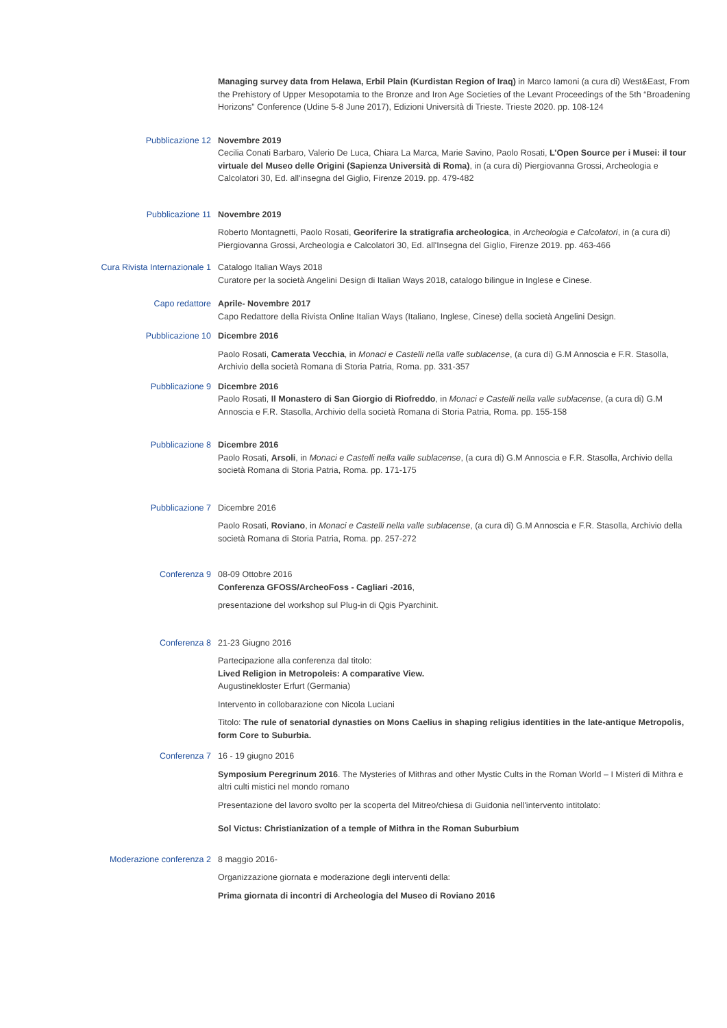Managing survey data from Helawa, Erbil Plain (Kurdistan Region of Iraq) in Marco Iamoni (a cura di) West&East, From the Prehistory of Upper Mesopotamia to the Bronze and Iron Age Societies of the Levant Proceedings of the 5th “Broadening Horizons” Conference (Udine 5-8 June 2017), Edizioni Università di Trieste. Trieste 2020. pp. 108-124
Pubblicazione 12 Novembre 2019
Cecilia Conati Barbaro, Valerio De Luca, Chiara La Marca, Marie Savino, Paolo Rosati, L’Open Source per i Musei: il tour virtuale del Museo delle Origini (Sapienza Università di Roma), in (a cura di) Piergiovanna Grossi, Archeologia e Calcolatori 30, Ed. all'insegna del Giglio, Firenze 2019. pp. 479-482
Pubblicazione 11 Novembre 2019
Roberto Montagnetti, Paolo Rosati, Georiferire la stratigrafia archeologica, in Archeologia e Calcolatori, in (a cura di) Piergiovanna Grossi, Archeologia e Calcolatori 30, Ed. all'Insegna del Giglio, Firenze 2019. pp. 463-466
Cura Rivista Internazionale 1 Catalogo Italian Ways 2018
Curatore per la società Angelini Design di Italian Ways 2018, catalogo bilingue in Inglese e Cinese.
Capo redattore Aprile- Novembre 2017
Capo Redattore della Rivista Online Italian Ways (Italiano, Inglese, Cinese) della società Angelini Design.
Pubblicazione 10 Dicembre 2016
Paolo Rosati, Camerata Vecchia, in Monaci e Castelli nella valle sublacense, (a cura di) G.M Annoscia e F.R. Stasolla, Archivio della società Romana di Storia Patria, Roma. pp. 331-357
Pubblicazione 9 Dicembre 2016
Paolo Rosati, Il Monastero di San Giorgio di Riofreddo, in Monaci e Castelli nella valle sublacense, (a cura di) G.M Annoscia e F.R. Stasolla, Archivio della società Romana di Storia Patria, Roma. pp. 155-158
Pubblicazione 8 Dicembre 2016
Paolo Rosati, Arsoli, in Monaci e Castelli nella valle sublacense, (a cura di) G.M Annoscia e F.R. Stasolla, Archivio della società Romana di Storia Patria, Roma. pp. 171-175
Pubblicazione 7 Dicembre 2016
Paolo Rosati, Roviano, in Monaci e Castelli nella valle sublacense, (a cura di) G.M Annoscia e F.R. Stasolla, Archivio della società Romana di Storia Patria, Roma. pp. 257-272
Conferenza 9 08-09 Ottobre 2016
Conferenza GFOSS/ArcheoFoss - Cagliari -2016,
presentazione del workshop sul Plug-in di Qgis Pyarchinit.
Conferenza 8 21-23 Giugno 2016
Partecipazione alla conferenza dal titolo:
Lived Religion in Metropoleis: A comparative View.
Augustinekloster Erfurt (Germania)
Intervento in collobarazione con Nicola Luciani
Titolo: The rule of senatorial dynasties on Mons Caelius in shaping religius identities in the late-antique Metropolis, form Core to Suburbia.
Conferenza 7 16 - 19 giugno 2016
Symposium Peregrinum 2016. The Mysteries of Mithras and other Mystic Cults in the Roman World – I Misteri di Mithra e altri culti mistici nel mondo romano
Presentazione del lavoro svolto per la scoperta del Mitreo/chiesa di Guidonia nell'intervento intitolato:
Sol Victus: Christianization of a temple of Mithra in the Roman Suburbium
Moderazione conferenza 2 8 maggio 2016-
Organizzazione giornata e moderazione degli interventi della:
Prima giornata di incontri di Archeologia del Museo di Roviano 2016